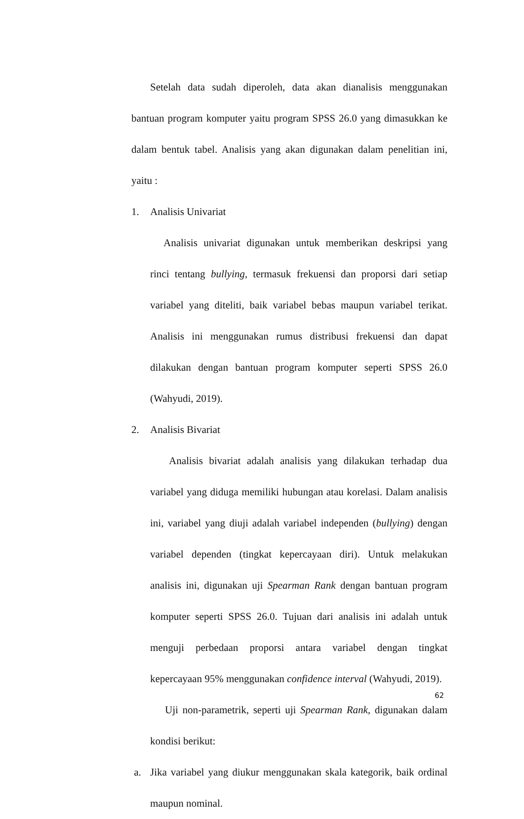Setelah data sudah diperoleh, data akan dianalisis menggunakan bantuan program komputer yaitu program SPSS 26.0 yang dimasukkan ke dalam bentuk tabel. Analisis yang akan digunakan dalam penelitian ini, yaitu :
1. Analisis Univariat
Analisis univariat digunakan untuk memberikan deskripsi yang rinci tentang bullying, termasuk frekuensi dan proporsi dari setiap variabel yang diteliti, baik variabel bebas maupun variabel terikat. Analisis ini menggunakan rumus distribusi frekuensi dan dapat dilakukan dengan bantuan program komputer seperti SPSS 26.0 (Wahyudi, 2019).
2. Analisis Bivariat
Analisis bivariat adalah analisis yang dilakukan terhadap dua variabel yang diduga memiliki hubungan atau korelasi. Dalam analisis ini, variabel yang diuji adalah variabel independen (bullying) dengan variabel dependen (tingkat kepercayaan diri). Untuk melakukan analisis ini, digunakan uji Spearman Rank dengan bantuan program komputer seperti SPSS 26.0. Tujuan dari analisis ini adalah untuk menguji perbedaan proporsi antara variabel dengan tingkat kepercayaan 95% menggunakan confidence interval (Wahyudi, 2019).
Uji non-parametrik, seperti uji Spearman Rank, digunakan dalam kondisi berikut:
a.
Jika variabel yang diukur menggunakan skala kategorik, baik ordinal maupun nominal.
62